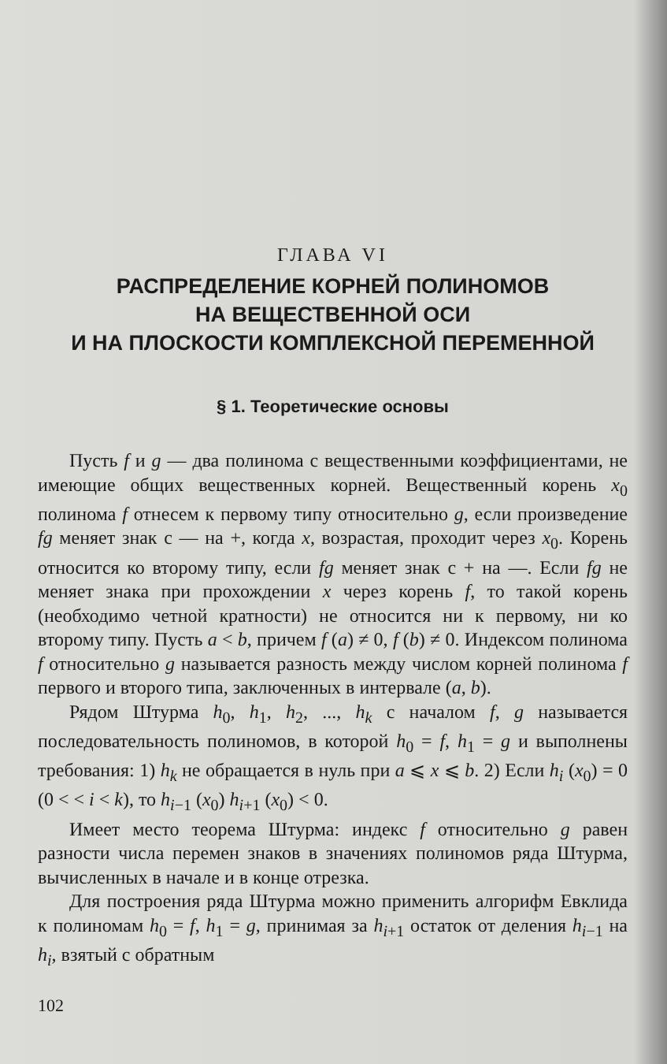ГЛАВА VI
РАСПРЕДЕЛЕНИЕ КОРНЕЙ ПОЛИНОМОВ
НА ВЕЩЕСТВЕННОЙ ОСИ
И НА ПЛОСКОСТИ КОМПЛЕКСНОЙ ПЕРЕМЕННОЙ
§ 1. Теоретические основы
Пусть f и g — два полинома с вещественными коэффициентами, не имеющие общих вещественных корней. Вещественный корень x<sub>0</sub> полинома f отнесем к первому типу относительно g, если произведение fg меняет знак с — на +, когда x, возрастая, проходит через x<sub>0</sub>. Корень относится ко второму типу, если fg меняет знак с + на —. Если fg не меняет знака при прохождении x через корень f, то такой корень (необходимо четной кратности) не относится ни к первому, ни ко второму типу. Пусть a < b, причем f (a) ≠ 0, f (b) ≠ 0. Индексом полинома f относительно g называется разность между числом корней полинома f первого и второго типа, заключенных в интервале (a, b).
Рядом Штурма h<sub>0</sub>, h<sub>1</sub>, h<sub>2</sub>, ..., h<sub>k</sub> с началом f, g называется последовательность полиномов, в которой h<sub>0</sub> = f, h<sub>1</sub> = g и выполнены требования: 1) h<sub>k</sub> не обращается в нуль при a ⩽ x ⩽ b. 2) Если h<sub>i</sub> (x<sub>0</sub>) = 0 (0 < < i < k), то h<sub>i−1</sub> (x<sub>0</sub>) h<sub>i+1</sub> (x<sub>0</sub>) < 0.
Имеет место теорема Штурма: индекс f относительно g равен разности числа перемен знаков в значениях полиномов ряда Штурма, вычисленных в начале и в конце отрезка.
Для построения ряда Штурма можно применить алгорифм Евклида к полиномам h<sub>0</sub> = f, h<sub>1</sub> = g, принимая за h<sub>i+1</sub> остаток от деления h<sub>i−1</sub> на h<sub>i</sub>, взятый с обратным
102